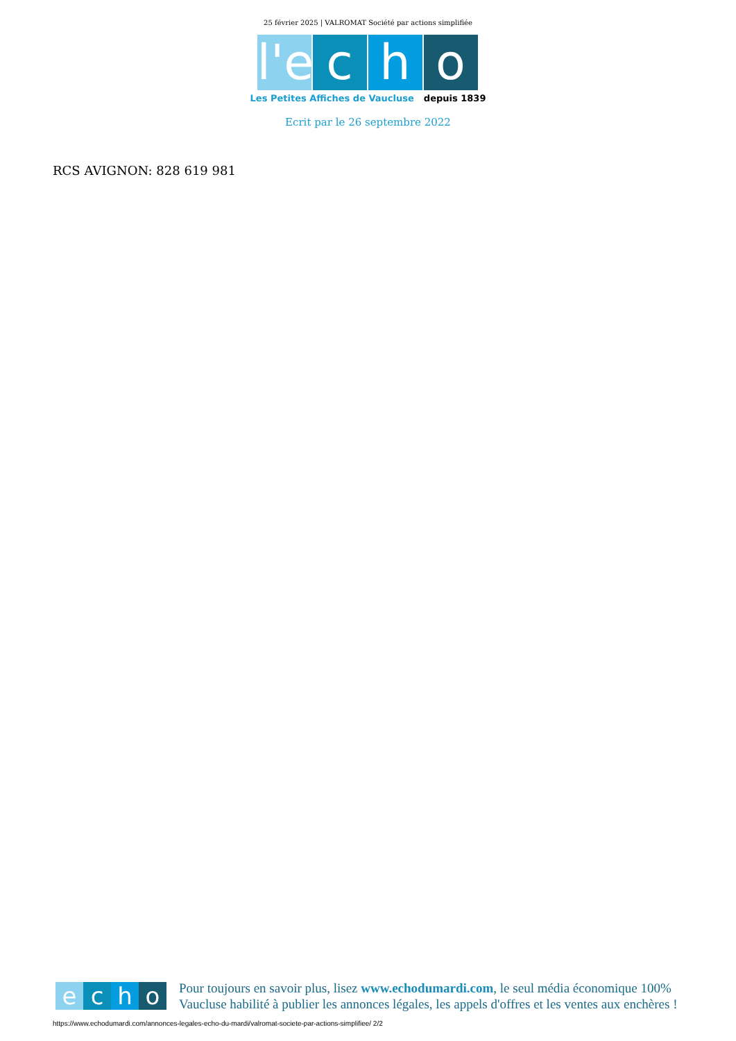25 février 2025 | VALROMAT Société par actions simplifiée
l'e
c h o
Les Petites Affiches de Vaucluse depuis 1839
Ecrit par le 26 septembre 2022
RCS AVIGNON: 828 619 981
e c h o
Pour toujours en savoir plus, lisez www.echodumardi.com, le seul média économique 100% Vaucluse habilité à publier les annonces légales, les appels d'offres et les ventes aux enchères !
https://www.echodumardi.com/annonces-legales-echo-du-mardi/valromat-societe-par-actions-simplifiee/ 2/2